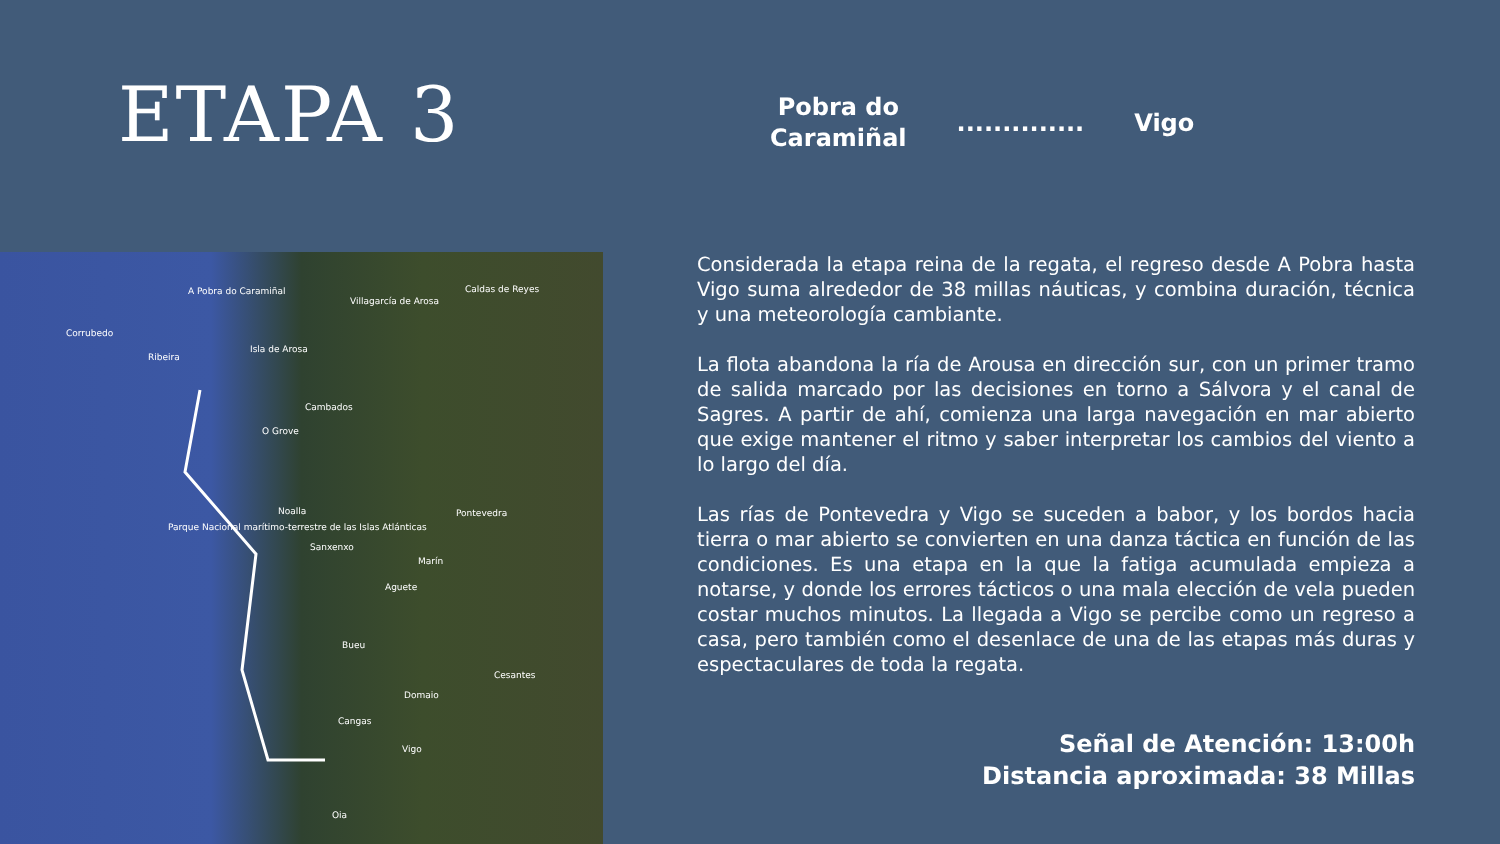ETAPA 3
Pobra do
Caramiñal
.............. Vigo
A Pobra do Caramiñal
Villagarcía de Arosa
Caldas de Reyes
Corrubedo
Ribeira
Isla de Arosa
Cambados
O Grove
Noalla Pontevedra
Parque Nacional marítimo-terrestre de las Islas Atlánticas
Sanxenxo
Marín
Aguete
Bueu
Cesantes
Domaio
Cangas
Vigo
Oia
Considerada la etapa reina de la regata, el regreso desde A Pobra hasta Vigo suma alrededor de 38 millas náuticas, y combina duración, técnica y una meteorología cambiante.
La flota abandona la ría de Arousa en dirección sur, con un primer tramo de salida marcado por las decisiones en torno a Sálvora y el canal de Sagres. A partir de ahí, comienza una larga navegación en mar abierto que exige mantener el ritmo y saber interpretar los cambios del viento a lo largo del día.
Las rías de Pontevedra y Vigo se suceden a babor, y los bordos hacia tierra o mar abierto se convierten en una danza táctica en función de las condiciones. Es una etapa en la que la fatiga acumulada empieza a notarse, y donde los errores tácticos o una mala elección de vela pueden costar muchos minutos. La llegada a Vigo se percibe como un regreso a casa, pero también como el desenlace de una de las etapas más duras y espectaculares de toda la regata.
Señal de Atención: 13:00h
Distancia aproximada: 38 Millas